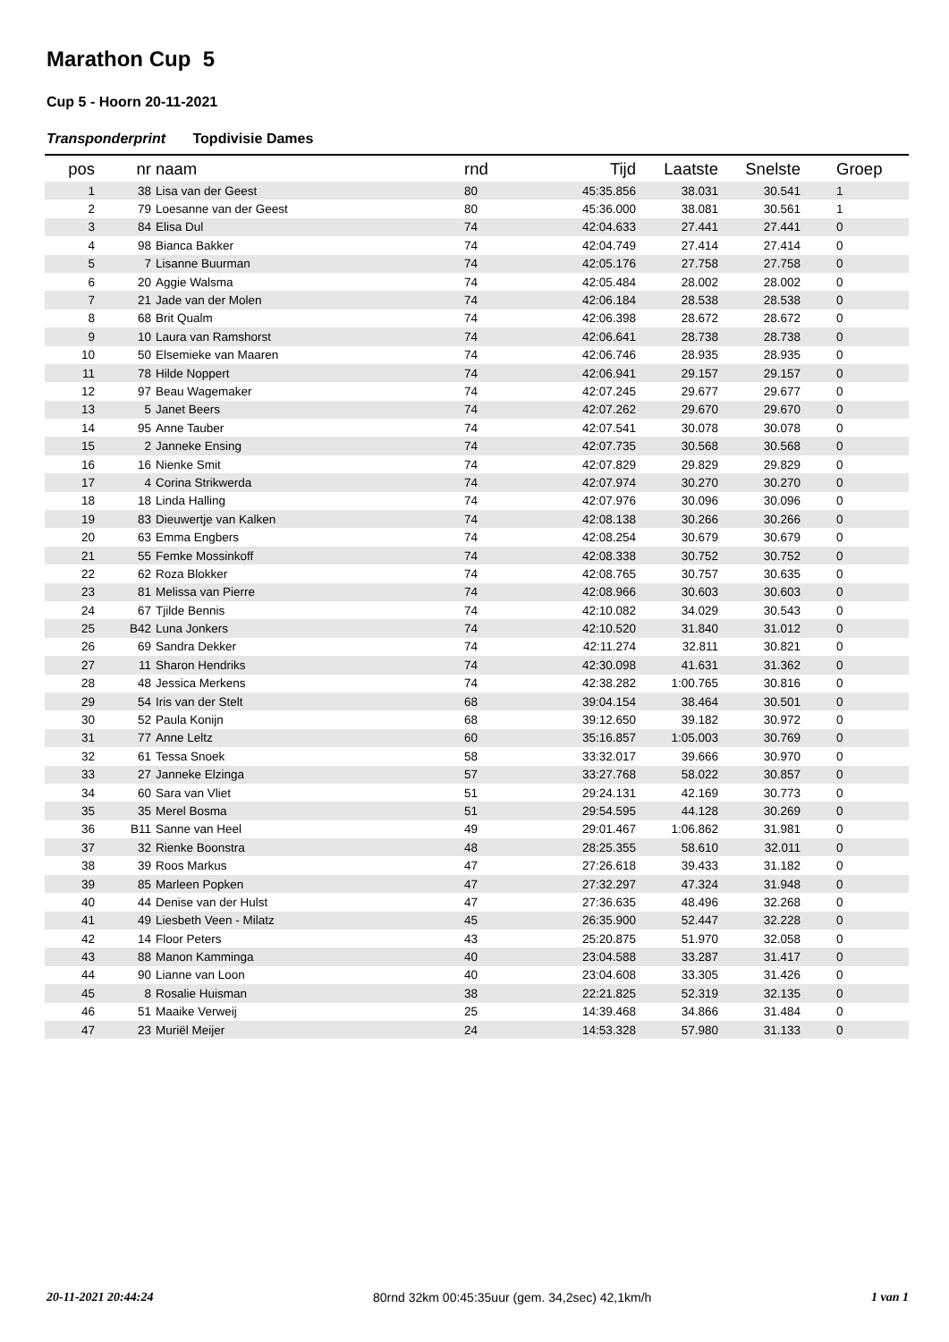Marathon Cup 5
Cup 5 - Hoorn 20-11-2021
Transponderprint Topdivisie Dames
| pos | nr | | naam | rnd | Tijd | Laatste | Snelste | | Groep |
| --- | --- | --- | --- | --- | --- | --- | --- | --- | --- |
| 1 | 38 | | Lisa van der Geest | 80 | 45:35.856 | 38.031 | 30.541 | | 1 |
| 2 | 79 | | Loesanne van der Geest | 80 | 45:36.000 | 38.081 | 30.561 | | 1 |
| 3 | 84 | | Elisa Dul | 74 | 42:04.633 | 27.441 | 27.441 | | 0 |
| 4 | 98 | | Bianca Bakker | 74 | 42:04.749 | 27.414 | 27.414 | | 0 |
| 5 | 7 | | Lisanne Buurman | 74 | 42:05.176 | 27.758 | 27.758 | | 0 |
| 6 | 20 | | Aggie Walsma | 74 | 42:05.484 | 28.002 | 28.002 | | 0 |
| 7 | 21 | | Jade van der Molen | 74 | 42:06.184 | 28.538 | 28.538 | | 0 |
| 8 | 68 | | Brit Qualm | 74 | 42:06.398 | 28.672 | 28.672 | | 0 |
| 9 | 10 | | Laura van Ramshorst | 74 | 42:06.641 | 28.738 | 28.738 | | 0 |
| 10 | 50 | | Elsemieke van Maaren | 74 | 42:06.746 | 28.935 | 28.935 | | 0 |
| 11 | 78 | | Hilde Noppert | 74 | 42:06.941 | 29.157 | 29.157 | | 0 |
| 12 | 97 | | Beau Wagemaker | 74 | 42:07.245 | 29.677 | 29.677 | | 0 |
| 13 | 5 | | Janet Beers | 74 | 42:07.262 | 29.670 | 29.670 | | 0 |
| 14 | 95 | | Anne Tauber | 74 | 42:07.541 | 30.078 | 30.078 | | 0 |
| 15 | 2 | | Janneke Ensing | 74 | 42:07.735 | 30.568 | 30.568 | | 0 |
| 16 | 16 | | Nienke Smit | 74 | 42:07.829 | 29.829 | 29.829 | | 0 |
| 17 | 4 | | Corina Strikwerda | 74 | 42:07.974 | 30.270 | 30.270 | | 0 |
| 18 | 18 | | Linda Halling | 74 | 42:07.976 | 30.096 | 30.096 | | 0 |
| 19 | 83 | | Dieuwertje van Kalken | 74 | 42:08.138 | 30.266 | 30.266 | | 0 |
| 20 | 63 | | Emma Engbers | 74 | 42:08.254 | 30.679 | 30.679 | | 0 |
| 21 | 55 | | Femke Mossinkoff | 74 | 42:08.338 | 30.752 | 30.752 | | 0 |
| 22 | 62 | | Roza Blokker | 74 | 42:08.765 | 30.757 | 30.635 | | 0 |
| 23 | 81 | | Melissa van Pierre | 74 | 42:08.966 | 30.603 | 30.603 | | 0 |
| 24 | 67 | | Tjilde Bennis | 74 | 42:10.082 | 34.029 | 30.543 | | 0 |
| 25 | B42 | | Luna Jonkers | 74 | 42:10.520 | 31.840 | 31.012 | | 0 |
| 26 | 69 | | Sandra Dekker | 74 | 42:11.274 | 32.811 | 30.821 | | 0 |
| 27 | 11 | | Sharon Hendriks | 74 | 42:30.098 | 41.631 | 31.362 | | 0 |
| 28 | 48 | | Jessica Merkens | 74 | 42:38.282 | 1:00.765 | 30.816 | | 0 |
| 29 | 54 | | Iris van der Stelt | 68 | 39:04.154 | 38.464 | 30.501 | | 0 |
| 30 | 52 | | Paula Konijn | 68 | 39:12.650 | 39.182 | 30.972 | | 0 |
| 31 | 77 | | Anne Leltz | 60 | 35:16.857 | 1:05.003 | 30.769 | | 0 |
| 32 | 61 | | Tessa Snoek | 58 | 33:32.017 | 39.666 | 30.970 | | 0 |
| 33 | 27 | | Janneke Elzinga | 57 | 33:27.768 | 58.022 | 30.857 | | 0 |
| 34 | 60 | | Sara van Vliet | 51 | 29:24.131 | 42.169 | 30.773 | | 0 |
| 35 | 35 | | Merel Bosma | 51 | 29:54.595 | 44.128 | 30.269 | | 0 |
| 36 | B11 | | Sanne van Heel | 49 | 29:01.467 | 1:06.862 | 31.981 | | 0 |
| 37 | 32 | | Rienke Boonstra | 48 | 28:25.355 | 58.610 | 32.011 | | 0 |
| 38 | 39 | | Roos Markus | 47 | 27:26.618 | 39.433 | 31.182 | | 0 |
| 39 | 85 | | Marleen Popken | 47 | 27:32.297 | 47.324 | 31.948 | | 0 |
| 40 | 44 | | Denise van der Hulst | 47 | 27:36.635 | 48.496 | 32.268 | | 0 |
| 41 | 49 | | Liesbeth Veen - Milatz | 45 | 26:35.900 | 52.447 | 32.228 | | 0 |
| 42 | 14 | | Floor Peters | 43 | 25:20.875 | 51.970 | 32.058 | | 0 |
| 43 | 88 | | Manon Kamminga | 40 | 23:04.588 | 33.287 | 31.417 | | 0 |
| 44 | 90 | | Lianne van Loon | 40 | 23:04.608 | 33.305 | 31.426 | | 0 |
| 45 | 8 | | Rosalie Huisman | 38 | 22:21.825 | 52.319 | 32.135 | | 0 |
| 46 | 51 | | Maaike Verweij | 25 | 14:39.468 | 34.866 | 31.484 | | 0 |
| 47 | 23 | | Muriël Meijer | 24 | 14:53.328 | 57.980 | 31.133 | | 0 |
20-11-2021 20:44:24 80rnd 32km 00:45:35uur (gem. 34,2sec) 42,1km/h 1 van 1